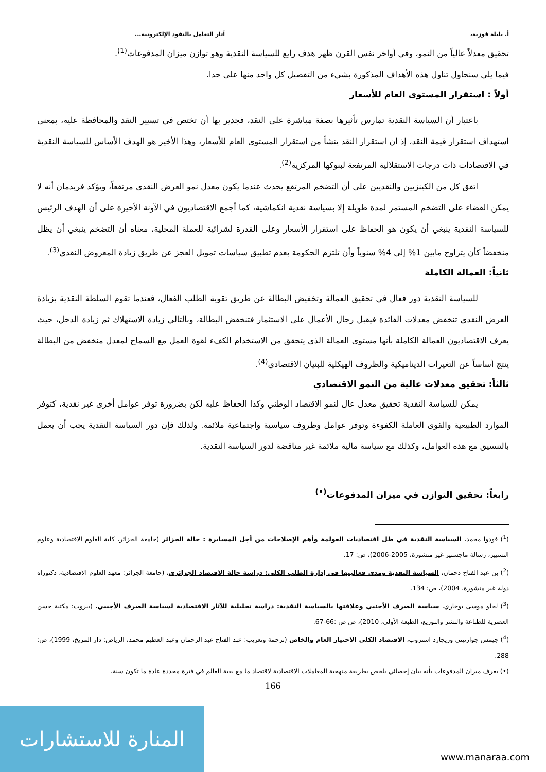أ. بليلة فوزية، آثار التعامل بالنقود الإلكترونية...
تحقيق معدلاً عالياً من النمو، وفي أواخر نفس القرن ظهر هدف رابع للسياسة النقدية وهو توازن ميزان المدفوعات<sup>(1)</sup>.
فيما يلي سنحاول تناول هذه الأهداف المذكورة بشيء من التفصيل كل واحد منها على حدا.
أولاً : استقرار المستوى العام للأسعار
باعتبار أن السياسة النقدية تمارس تأثيرها بصفة مباشرة على النقد، فجدير بها أن تختص في تسيير النقد والمحافظة عليه، بمعنى استهداف استقرار قيمة النقد، إذ أن استقرار النقد ينشأ من استقرار المستوى العام للأسعار، وهذا الأخير هو الهدف الأساس للسياسة النقدية في الاقتصادات ذات درجات الاستقلالية المرتفعة لبنوكها المركزية<sup>(2)</sup>.
اتفق كل من الكينزيين والنقديين على أن التضخم المرتفع يحدث عندما يكون معدل نمو العرض النقدي مرتفعاً، ويؤكد فريدمان أنه لا يمكن القضاء على التضخم المستمر لمدة طويلة إلا بسياسة نقدية انكماشية، كما أجمع الاقتصاديون في الآونة الأخيرة على أن الهدف الرئيس للسياسة النقدية ينبغي أن يكون هو الحفاظ على استقرار الأسعار وعلى القدرة لشرائية للعملة المحلية، معناه أن التضخم ينبغي أن يظل منخفضاً كأن يتراوح مابين 1% إلى 4% سنوياً وأن تلتزم الحكومة بعدم تطبيق سياسات تمويل العجز عن طريق زيادة المعروض النقدي<sup>(3)</sup>.
ثانياً: العمالة الكاملة
للسياسة النقدية دور فعال في تحقيق العمالة وتخفيض البطالة عن طريق تقوية الطلب الفعال، فعندما تقوم السلطة النقدية بزيادة العرض النقدي تنخفض معدلات الفائدة فيقبل رجال الأعمال على الاستثمار فتنخفض البطالة، وبالتالي زيادة الاستهلاك ثم زيادة الدخل، حيث يعرف الاقتصاديون العمالة الكاملة بأنها مستوى العمالة الذي يتحقق من الاستخدام الكفء لقوة العمل مع السماح لمعدل منخفض من البطالة ينتج أساساً عن التغيرات الديناميكية والظروف الهيكلية للبنيان الاقتصادي<sup>(4)</sup>.
ثالثاً: تحقيق معدلات عالية من النمو الاقتصادي
يمكن للسياسة النقدية تحقيق معدل عال لنمو الاقتصاد الوطني وكذا الحفاظ عليه لكن بضرورة توفر عوامل أخرى غير نقدية، كتوفر الموارد الطبيعية والقوى العاملة الكفوءة وتوفر عوامل وظروف سياسية واجتماعية ملائمة. ولذلك فإن دور السياسة النقدية يجب أن يعمل بالتنسيق مع هذه العوامل، وكذلك مع سياسة مالية ملائمة غير مناقضة لدور السياسة النقدية.
رابعاً: تحقيق التوازن في ميزان المدفوعات<sup>(•)</sup>
(<sup>1</sup>) فودوا محمد، السياسة النقدية في ظل اقتصاديات العولمة وأهم الإصلاحات من أجل المسايرة : حالة الجزائر (جامعة الجزائر، كلية العلوم الاقتصادية وعلوم التسيير، رسالة ماجستير غير منشورة، 2005-2006)، ص: 17.
(<sup>2</sup>) بن عبد الفتاح دحمان، السياسة النقدية ومدى فعاليتها في إدارة الطلب الكلي: دراسة حالة الاقتصاد الجزائري، (جامعة الجزائر: معهد العلوم الاقتصادية، دكتوراه دولة غير منشورة، 2004)، ص: 134.
(<sup>3</sup>) لحلو موسى بوخاري، سياسة الصرف الأجنبي وعلاقتها بالسياسة النقدية: دراسة تحليلية للآثار الاقتصادية لسياسة الصرف الأجنبي، (بيروت: مكتبة حسن العصرية للطباعة والنشر والتوزيع، الطبعة الأولى، 2010)، ص ص :66-67.
(<sup>4</sup>) جيمس جوارتيني وريجارد استروب، الاقتصاد الكلي الاختيار العام والخاص (ترجمة وتعريب: عبد الفتاح عبد الرحمان وعبد العظيم محمد، الرياض: دار المريخ، 1999)، ص: 288.
(•) يعرف ميزان المدفوعات بأنه بيان إحصائي يلخص بطريقة منهجية المعاملات الاقتصادية لاقتصاد ما مع بقية العالم في فترة محددة عادة ما تكون سنة.
166
المنارة للاستشارات
www.manaraa.com